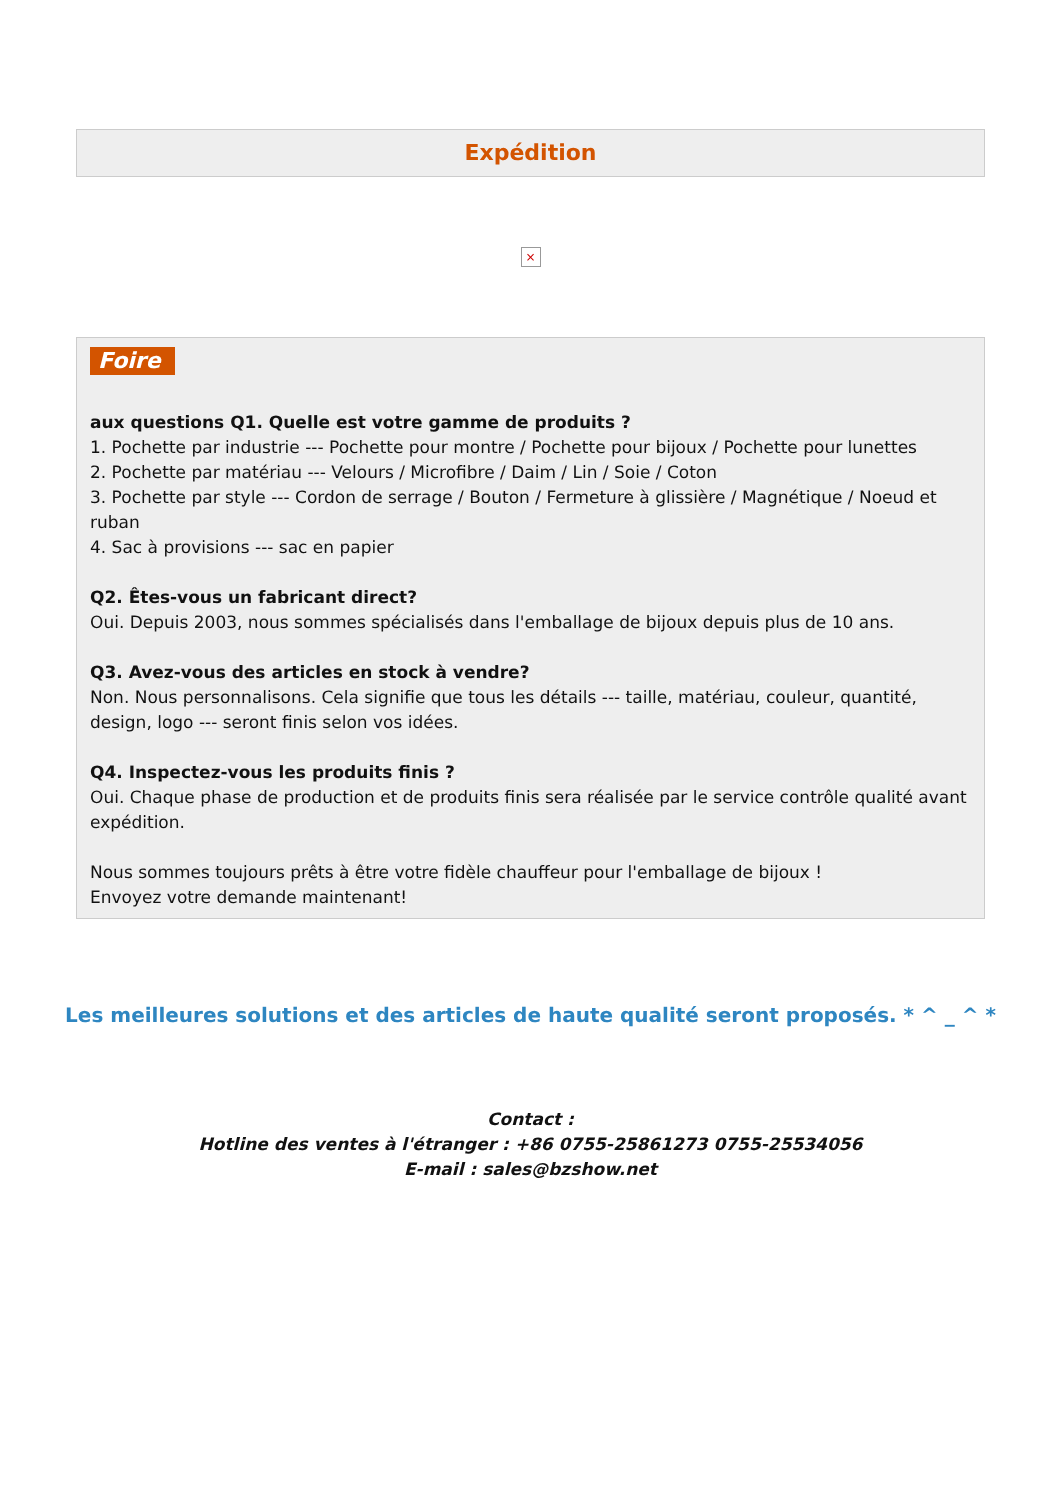Expédition
×
Foire
aux questions Q1. Quelle est votre gamme de produits ?
1. Pochette par industrie --- Pochette pour montre / Pochette pour bijoux / Pochette pour lunettes
2. Pochette par matériau --- Velours / Microfibre / Daim / Lin / Soie / Coton
3. Pochette par style --- Cordon de serrage / Bouton / Fermeture à glissière / Magnétique / Noeud et ruban
4. Sac à provisions --- sac en papier
Q2. Êtes-vous un fabricant direct?
Oui. Depuis 2003, nous sommes spécialisés dans l'emballage de bijoux depuis plus de 10 ans.
Q3. Avez-vous des articles en stock à vendre?
Non. Nous personnalisons. Cela signifie que tous les détails --- taille, matériau, couleur, quantité, design, logo --- seront finis selon vos idées.
Q4. Inspectez-vous les produits finis ?
Oui. Chaque phase de production et de produits finis sera réalisée par le service contrôle qualité avant expédition.
Nous sommes toujours prêts à être votre fidèle chauffeur pour l'emballage de bijoux !
Envoyez votre demande maintenant!
Les meilleures solutions et des articles de haute qualité seront proposés. * ^ _ ^ *
Contact :
Hotline des ventes à l'étranger : +86 0755-25861273 0755-25534056
E-mail : sales@bzshow.net